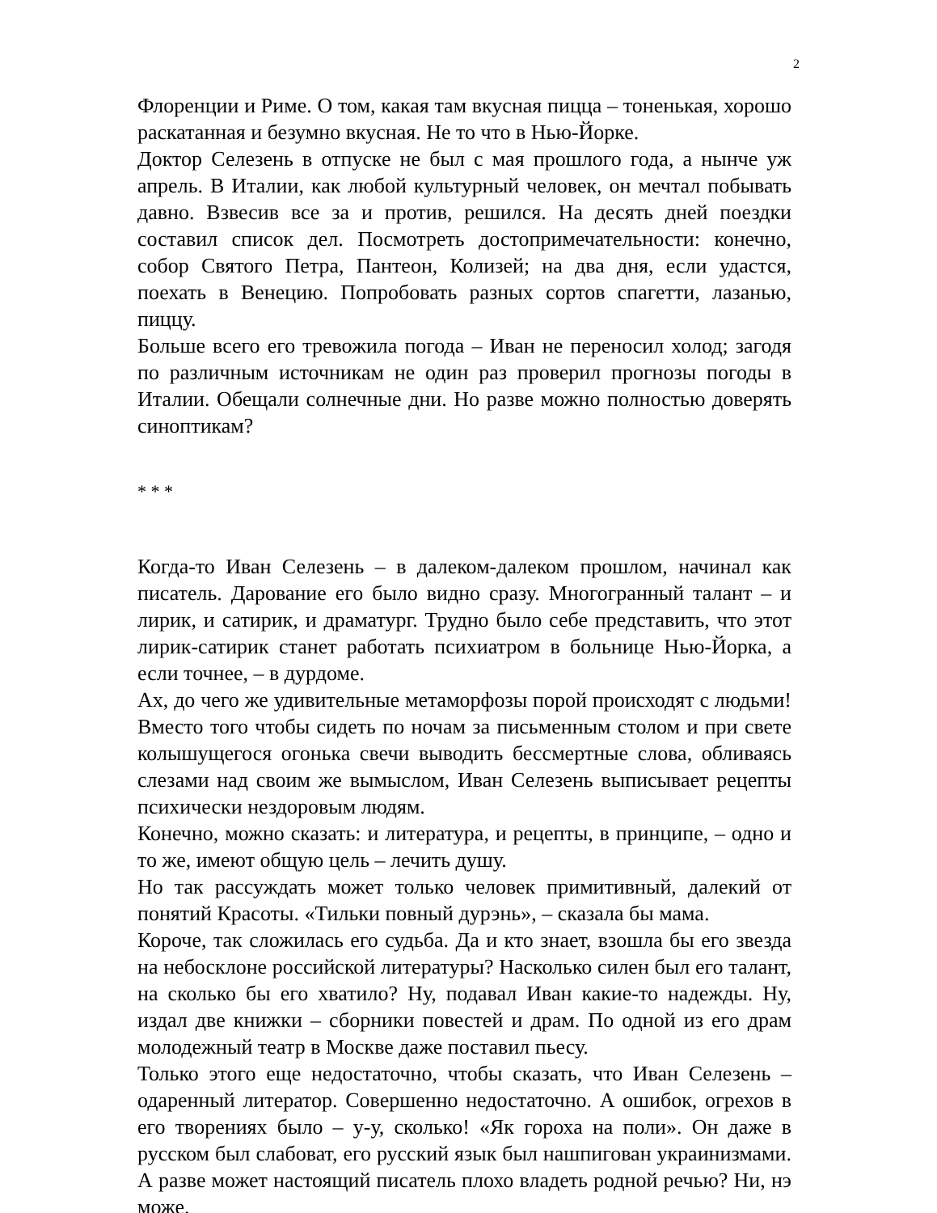2
Флоренции и Риме. О том, какая там вкусная пицца – тоненькая, хорошо раскатанная и безумно вкусная. Не то что в Нью-Йорке.
Доктор Селезень в отпуске не был с мая прошлого года, а нынче уж апрель. В Италии, как любой культурный человек, он мечтал побывать давно. Взвесив все за и против, решился. На десять дней поездки составил список дел. Посмотреть достопримечательности: конечно, собор Святого Петра, Пантеон, Колизей; на два дня, если удастся, поехать в Венецию. Попробовать разных сортов спагетти, лазанью, пиццу.
Больше всего его тревожила погода – Иван не переносил холод; загодя по различным источникам не один раз проверил прогнозы погоды в Италии. Обещали солнечные дни. Но разве можно полностью доверять синоптикам?
* * *
Когда-то Иван Селезень – в далеком-далеком прошлом, начинал как писатель. Дарование его было видно сразу. Многогранный талант – и лирик, и сатирик, и драматург. Трудно было себе представить, что этот лирик-сатирик станет работать психиатром в больнице Нью-Йорка, а если точнее, – в дурдоме.
Ах, до чего же удивительные метаморфозы порой происходят с людьми! Вместо того чтобы сидеть по ночам за письменным столом и при свете колышущегося огонька свечи выводить бессмертные слова, обливаясь слезами над своим же вымыслом, Иван Селезень выписывает рецепты психически нездоровым людям.
Конечно, можно сказать: и литература, и рецепты, в принципе, – одно и то же, имеют общую цель – лечить душу.
Но так рассуждать может только человек примитивный, далекий от понятий Красоты. «Тильки повный дурэнь», – сказала бы мама.
Короче, так сложилась его судьба. Да и кто знает, взошла бы его звезда на небосклоне российской литературы? Насколько силен был его талант, на сколько бы его хватило? Ну, подавал Иван какие-то надежды. Ну, издал две книжки – сборники повестей и драм. По одной из его драм молодежный театр в Москве даже поставил пьесу.
Только этого еще недостаточно, чтобы сказать, что Иван Селезень – одаренный литератор. Совершенно недостаточно. А ошибок, огрехов в его творениях было – у-у, сколько! «Як гороха на поли». Он даже в русском был слабоват, его русский язык был нашпигован украинизмами. А разве может настоящий писатель плохо владеть родной речью? Ни, нэ може.